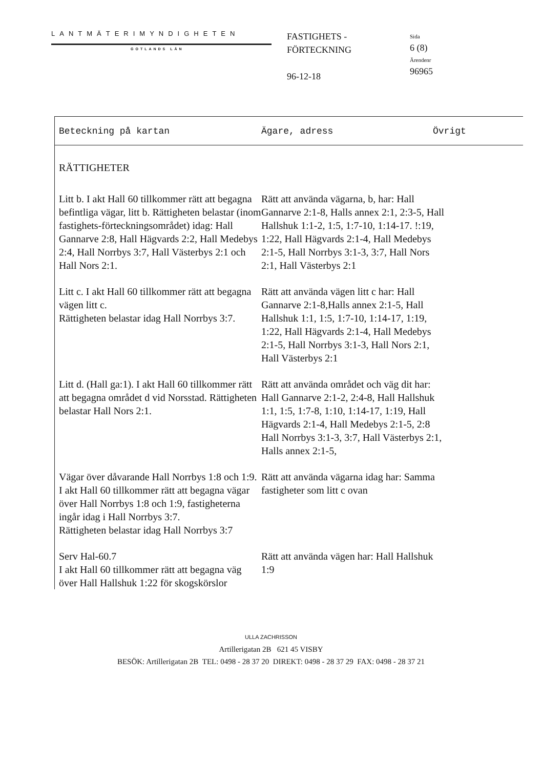LANTMÄTERIMYNDIGHETEN
GOTLANDS LÄN
FASTIGHETS -
FÖRTECKNING
96-12-18
Sida
6 (8)
Ärendenr
96965
Beteckning på kartan Ägare, adress Övrigt
RÄTTIGHETER
Litt b. I akt Hall 60 tillkommer rätt att begagna befintliga vägar, litt b. Rättigheten belastar (inom fastighets-förteckningsområdet) idag: Hall Gannarve 2:8, Hall Hägvards 2:2, Hall Medebys 2:4, Hall Norrbys 3:7, Hall Västerbys 2:1 och Hall Nors 2:1.
Rätt att använda vägarna, b, har: Hall Gannarve 2:1-8, Halls annex 2:1, 2:3-5, Hall Hallshuk 1:1-2, 1:5, 1:7-10, 1:14-17. !:19, 1:22, Hall Hägvards 2:1-4, Hall Medebys 2:1-5, Hall Norrbys 3:1-3, 3:7, Hall Nors 2:1, Hall Västerbys 2:1
Litt c. I akt Hall 60 tillkommer rätt att begagna vägen litt c.
Rättigheten belastar idag Hall Norrbys 3:7.
Rätt att använda vägen litt c har: Hall Gannarve 2:1-8,Halls annex 2:1-5, Hall Hallshuk 1:1, 1:5, 1:7-10, 1:14-17, 1:19, 1:22, Hall Hägvards 2:1-4, Hall Medebys 2:1-5, Hall Norrbys 3:1-3, Hall Nors 2:1, Hall Västerbys 2:1
Litt d. (Hall ga:1). I akt Hall 60 tillkommer rätt att begagna området d vid Norsstad. Rättigheten belastar Hall Nors 2:1.
Rätt att använda området och väg dit har: Hall Gannarve 2:1-2, 2:4-8, Hall Hallshuk 1:1, 1:5, 1:7-8, 1:10, 1:14-17, 1:19, Hall Hägvards 2:1-4, Hall Medebys 2:1-5, 2:8 Hall Norrbys 3:1-3, 3:7, Hall Västerbys 2:1, Halls annex 2:1-5,
Vägar över dåvarande Hall Norrbys 1:8 och 1:9. I akt Hall 60 tillkommer rätt att begagna vägar över Hall Norrbys 1:8 och 1:9, fastigheterna ingår idag i Hall Norrbys 3:7.
Rättigheten belastar idag Hall Norrbys 3:7
Rätt att använda vägarna idag har: Samma fastigheter som litt c ovan
Serv Hal-60.7
I akt Hall 60 tillkommer rätt att begagna väg över Hall Hallshuk 1:22 för skogskörslor
Rätt att använda vägen har: Hall Hallshuk 1:9
ULLA ZACHRISSON
Artillerigatan 2B 621 45 VISBY
BESÖK: Artillerigatan 2B TEL: 0498 - 28 37 20 DIREKT: 0498 - 28 37 29 FAX: 0498 - 28 37 21